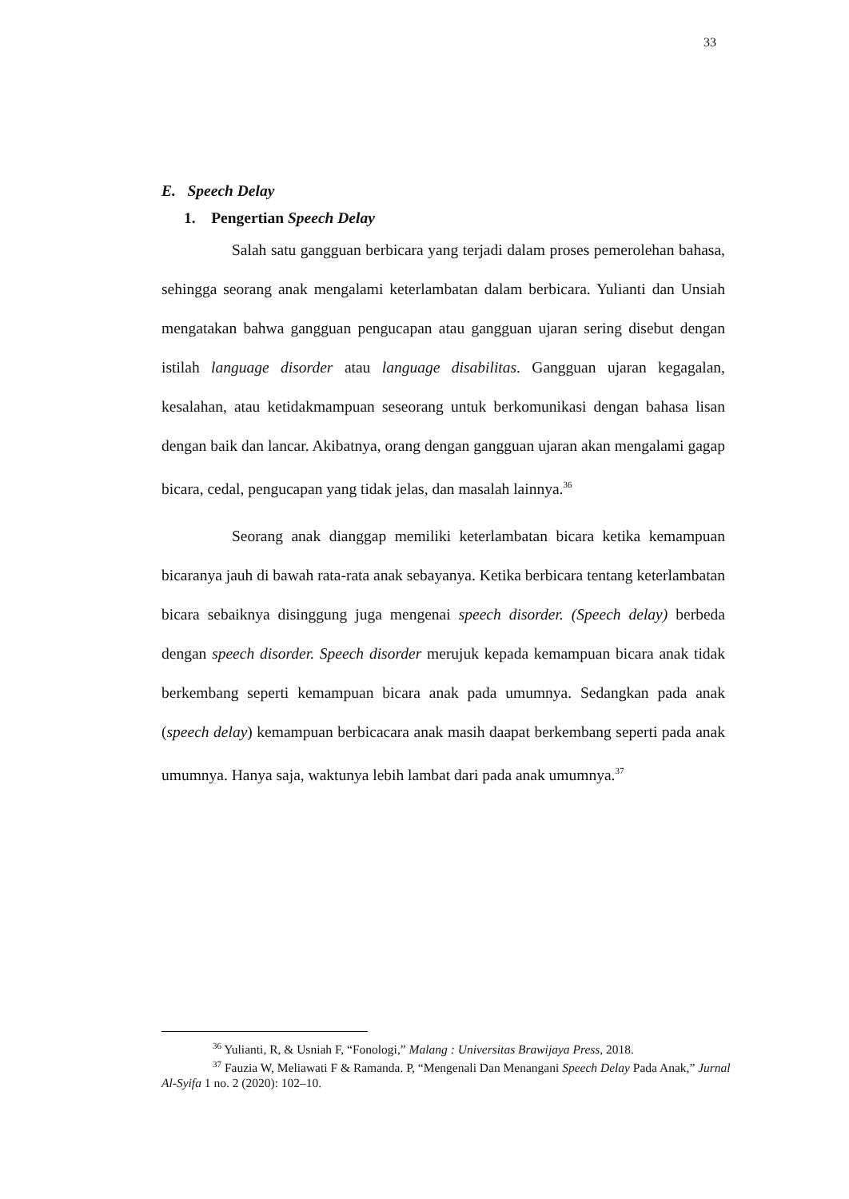33
E. Speech Delay
1. Pengertian Speech Delay
Salah satu gangguan berbicara yang terjadi dalam proses pemerolehan bahasa, sehingga seorang anak mengalami keterlambatan dalam berbicara. Yulianti dan Unsiah mengatakan bahwa gangguan pengucapan atau gangguan ujaran sering disebut dengan istilah language disorder atau language disabilitas. Gangguan ujaran kegagalan, kesalahan, atau ketidakmampuan seseorang untuk berkomunikasi dengan bahasa lisan dengan baik dan lancar. Akibatnya, orang dengan gangguan ujaran akan mengalami gagap bicara, cedal, pengucapan yang tidak jelas, dan masalah lainnya.<sup>36</sup>
Seorang anak dianggap memiliki keterlambatan bicara ketika kemampuan bicaranya jauh di bawah rata-rata anak sebayanya. Ketika berbicara tentang keterlambatan bicara sebaiknya disinggung juga mengenai speech disorder. (Speech delay) berbeda dengan speech disorder. Speech disorder merujuk kepada kemampuan bicara anak tidak berkembang seperti kemampuan bicara anak pada umumnya. Sedangkan pada anak (speech delay) kemampuan berbicacara anak masih daapat berkembang seperti pada anak umumnya. Hanya saja, waktunya lebih lambat dari pada anak umumnya.<sup>37</sup>
<sup>36</sup> Yulianti, R, & Usniah F, “Fonologi,” Malang : Universitas Brawijaya Press, 2018.
<sup>37</sup> Fauzia W, Meliawati F & Ramanda. P, “Mengenali Dan Menangani Speech Delay Pada Anak,” Jurnal Al-Syifa 1 no. 2 (2020): 102–10.